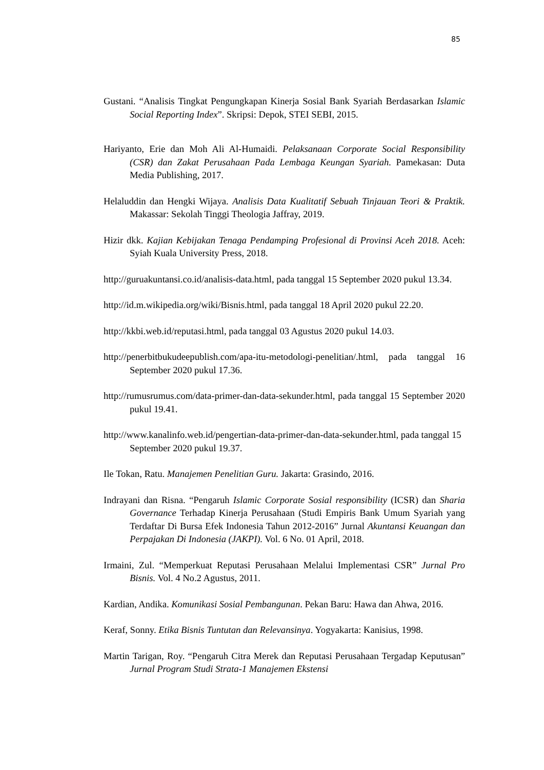85
Gustani. “Analisis Tingkat Pengungkapan Kinerja Sosial Bank Syariah Berdasarkan Islamic Social Reporting Index”. Skripsi: Depok, STEI SEBI, 2015.
Hariyanto, Erie dan Moh Ali Al-Humaidi. Pelaksanaan Corporate Social Responsibility (CSR) dan Zakat Perusahaan Pada Lembaga Keungan Syariah. Pamekasan: Duta Media Publishing, 2017.
Helaluddin dan Hengki Wijaya. Analisis Data Kualitatif Sebuah Tinjauan Teori & Praktik. Makassar: Sekolah Tinggi Theologia Jaffray, 2019.
Hizir dkk. Kajian Kebijakan Tenaga Pendamping Profesional di Provinsi Aceh 2018. Aceh: Syiah Kuala University Press, 2018.
http://guruakuntansi.co.id/analisis-data.html, pada tanggal 15 September 2020 pukul 13.34.
http://id.m.wikipedia.org/wiki/Bisnis.html, pada tanggal 18 April 2020 pukul 22.20.
http://kkbi.web.id/reputasi.html, pada tanggal 03 Agustus 2020 pukul 14.03.
http://penerbitbukudeepublish.com/apa-itu-metodologi-penelitian/.html, pada tanggal 16 September 2020 pukul 17.36.
http://rumusrumus.com/data-primer-dan-data-sekunder.html, pada tanggal 15 September 2020 pukul 19.41.
http://www.kanalinfo.web.id/pengertian-data-primer-dan-data-sekunder.html, pada tanggal 15 September 2020 pukul 19.37.
Ile Tokan, Ratu. Manajemen Penelitian Guru. Jakarta: Grasindo, 2016.
Indrayani dan Risna. “Pengaruh Islamic Corporate Sosial responsibility (ICSR) dan Sharia Governance Terhadap Kinerja Perusahaan (Studi Empiris Bank Umum Syariah yang Terdaftar Di Bursa Efek Indonesia Tahun 2012-2016” Jurnal Akuntansi Keuangan dan Perpajakan Di Indonesia (JAKPI). Vol. 6 No. 01 April, 2018.
Irmaini, Zul. “Memperkuat Reputasi Perusahaan Melalui Implementasi CSR” Jurnal Pro Bisnis. Vol. 4 No.2 Agustus, 2011.
Kardian, Andika. Komunikasi Sosial Pembangunan. Pekan Baru: Hawa dan Ahwa, 2016.
Keraf, Sonny. Etika Bisnis Tuntutan dan Relevansinya. Yogyakarta: Kanisius, 1998.
Martin Tarigan, Roy. “Pengaruh Citra Merek dan Reputasi Perusahaan Tergadap Keputusan” Jurnal Program Studi Strata-1 Manajemen Ekstensi